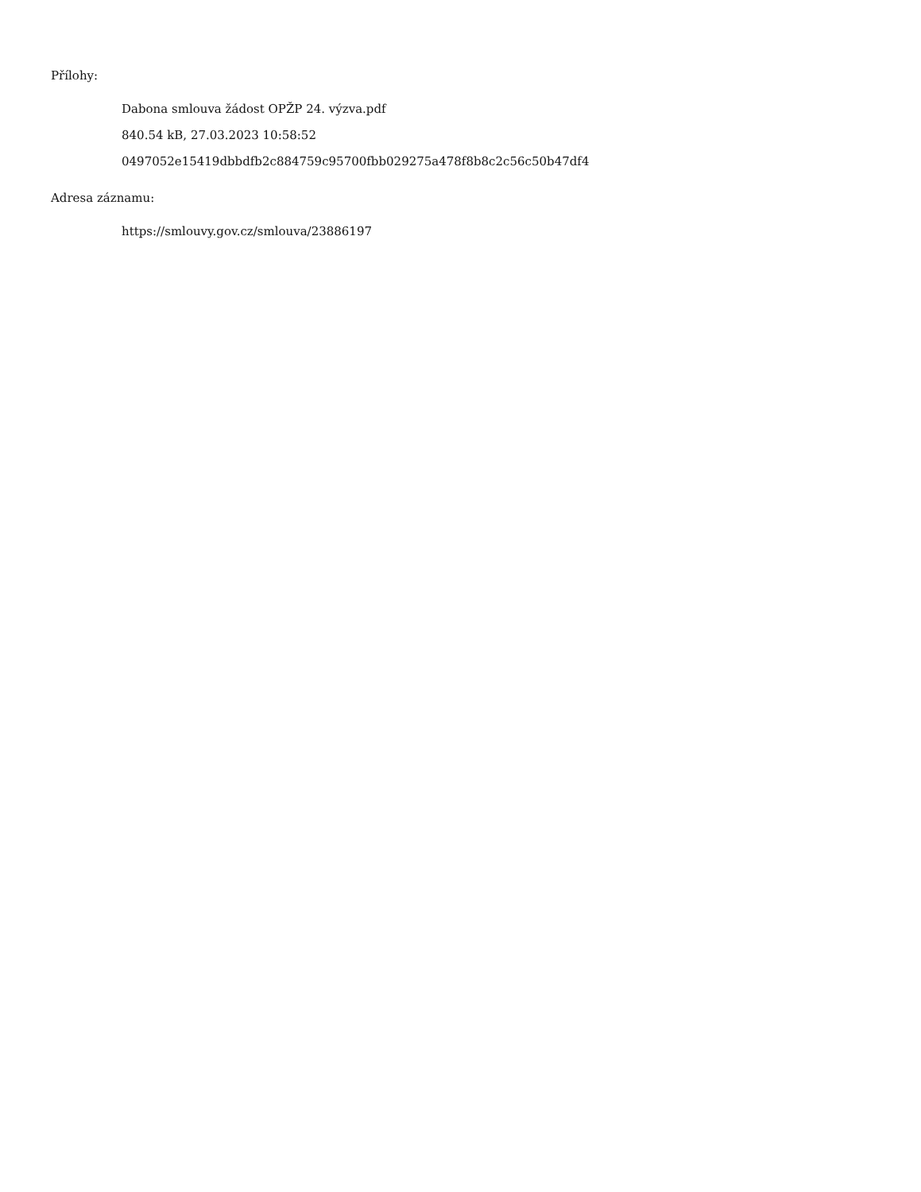Přílohy:
Dabona smlouva žádost OPŽP 24. výzva.pdf
840.54 kB, 27.03.2023 10:58:52
0497052e15419dbbdfb2c884759c95700fbb029275a478f8b8c2c56c50b47df4
Adresa záznamu:
https://smlouvy.gov.cz/smlouva/23886197